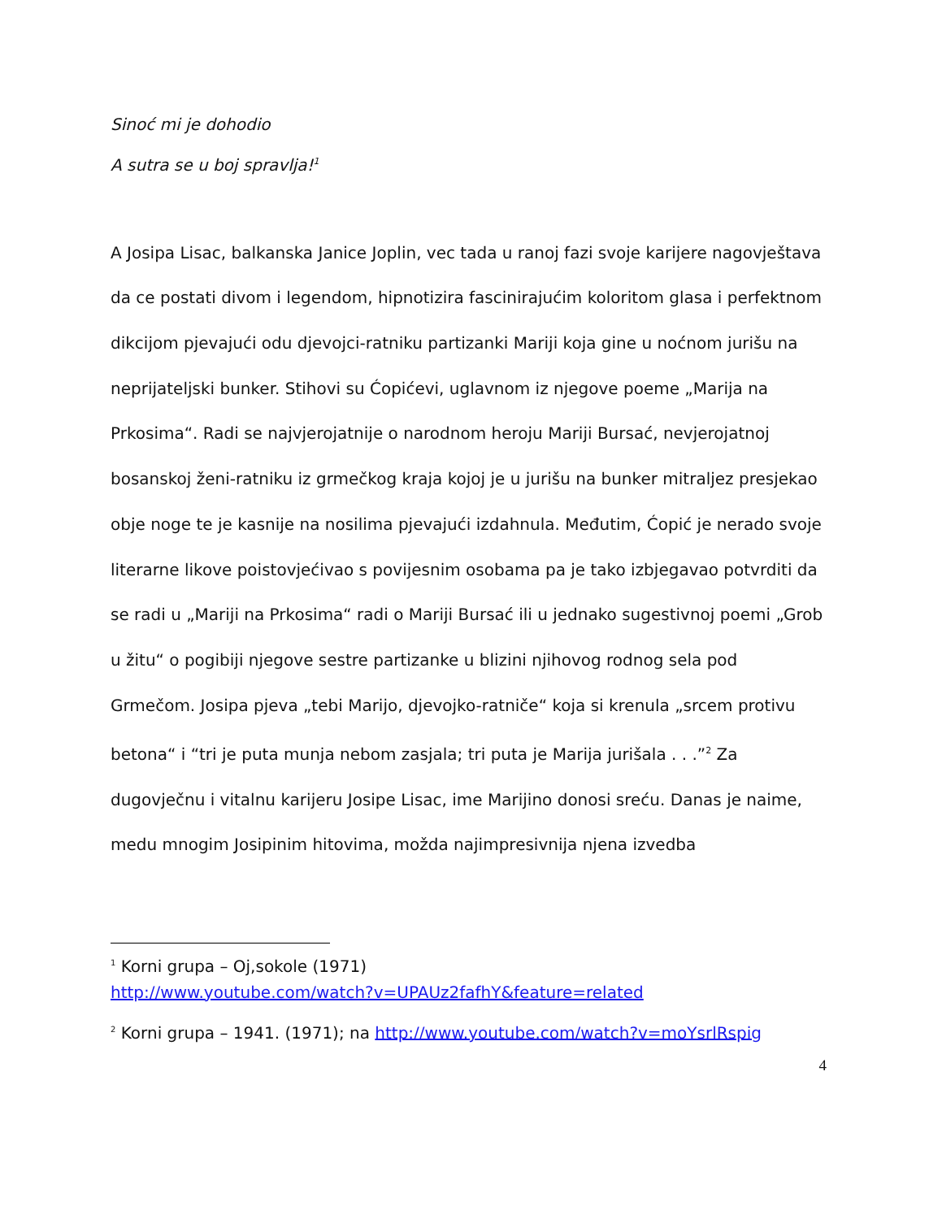Sinoć mi je dohodio
A sutra se u boj spravlja!<sup>1</sup>
A Josipa Lisac, balkanska Janice Joplin, vec tada u ranoj fazi svoje karijere nagovještava da ce postati divom i legendom, hipnotizira fascinirajućim koloritom glasa i perfektnom dikcijom pjevajući odu djevojci-ratniku partizanki Mariji koja gine u noćnom jurišu na neprijateljski bunker. Stihovi su Ćopićevi, uglavnom iz njegove poeme „Marija na Prkosima“. Radi se najvjerojatnije o narodnom heroju Mariji Bursać, nevjerojatnoj bosanskoj ženi-ratniku iz grmečkog kraja kojoj je u jurišu na bunker mitraljez presjekao obje noge te je kasnije na nosilima pjevajući izdahnula. Međutim, Ćopić je nerado svoje literarne likove poistovjećivao s povijesnim osobama pa je tako izbjegavao potvrditi da se radi u „Mariji na Prkosima“ radi o Mariji Bursać ili u jednako sugestivnoj poemi „Grob u žitu“ o pogibiji njegove sestre partizanke u blizini njihovog rodnog sela pod Grmečom. Josipa pjeva „tebi Marijo, djevojko-ratniče“ koja si krenula „srcem protivu betona“ i “tri je puta munja nebom zasjala; tri puta je Marija jurišala . . .”<sup>2</sup> Za dugovječnu i vitalnu karijeru Josipe Lisac, ime Marijino donosi sreću. Danas je naime, medu mnogim Josipinim hitovima, možda najimpresivnija njena izvedba
<sup>1</sup> Korni grupa – Oj,sokole (1971)
http://www.youtube.com/watch?v=UPAUz2fafhY&feature=related
<sup>2</sup> Korni grupa – 1941. (1971); na http://www.youtube.com/watch?v=moYsrlRspig
4